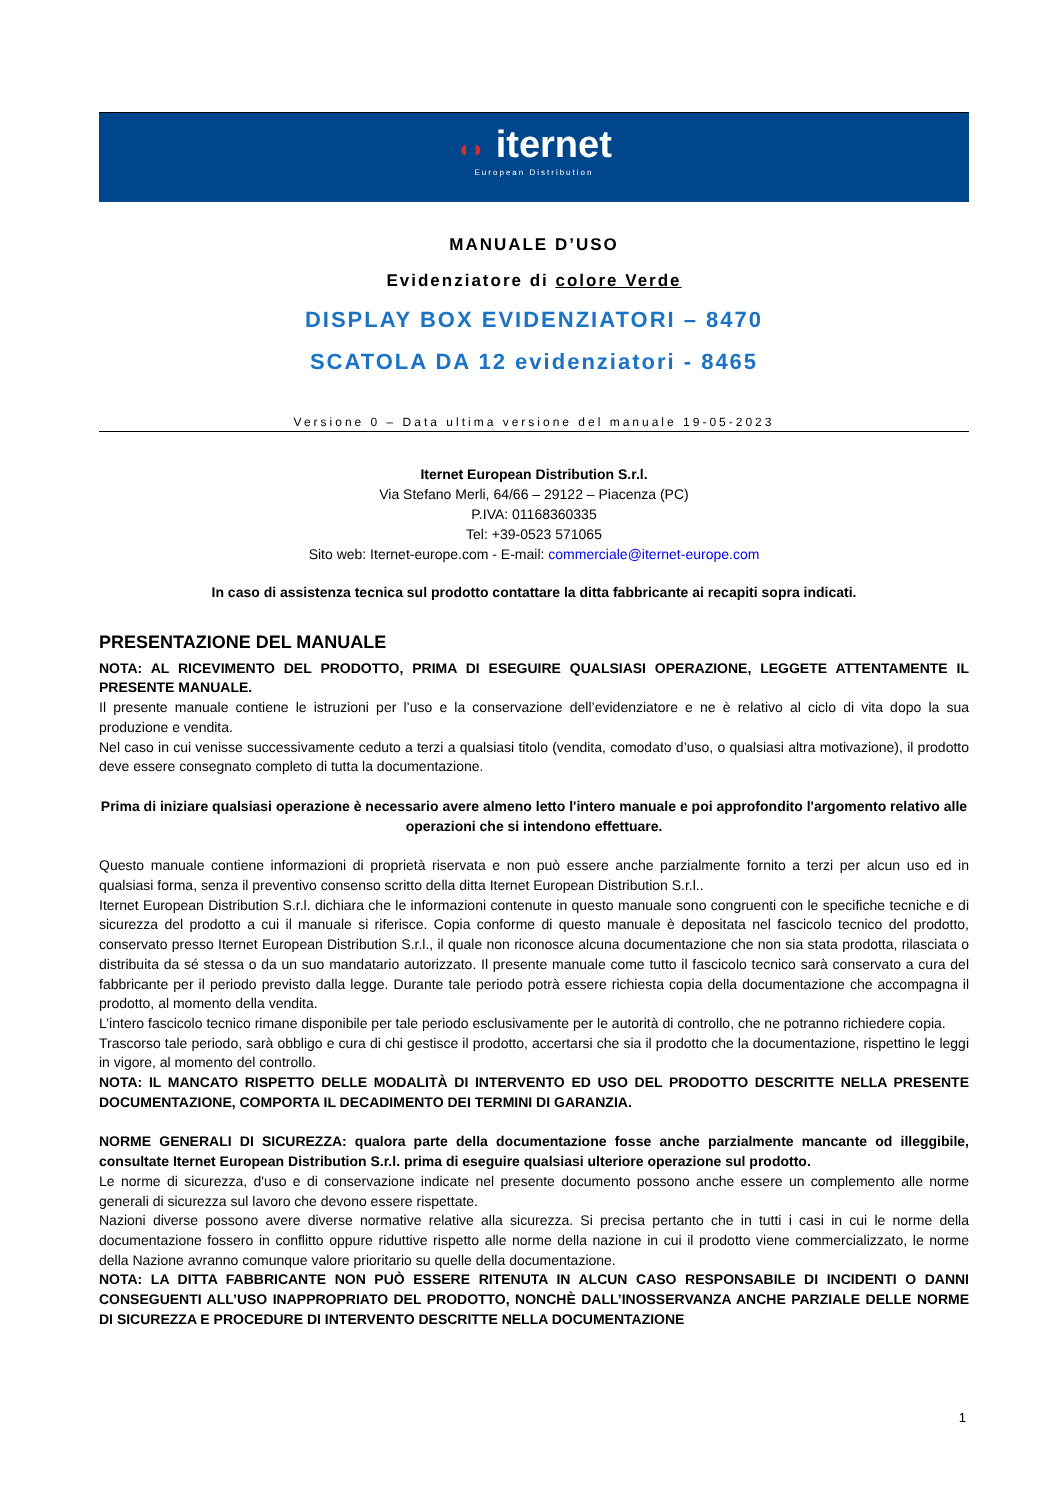◖◗ iternet
European Distribution
MANUALE D’USO
Evidenziatore di colore Verde
DISPLAY BOX EVIDENZIATORI – 8470
SCATOLA DA 12 evidenziatori - 8465
Versione 0 – Data ultima versione del manuale 19-05-2023
Iternet European Distribution S.r.l.
Via Stefano Merli, 64/66 – 29122 – Piacenza (PC)
P.IVA: 01168360335
Tel: +39-0523 571065
Sito web: Iternet-europe.com - E-mail: commerciale@iternet-europe.com
In caso di assistenza tecnica sul prodotto contattare la ditta fabbricante ai recapiti sopra indicati.
PRESENTAZIONE DEL MANUALE
NOTA: AL RICEVIMENTO DEL PRODOTTO, PRIMA DI ESEGUIRE QUALSIASI OPERAZIONE, LEGGETE ATTENTAMENTE IL PRESENTE MANUALE.
Il presente manuale contiene le istruzioni per l’uso e la conservazione dell’evidenziatore e ne è relativo al ciclo di vita dopo la sua produzione e vendita.
Nel caso in cui venisse successivamente ceduto a terzi a qualsiasi titolo (vendita, comodato d’uso, o qualsiasi altra motivazione), il prodotto deve essere consegnato completo di tutta la documentazione.
Prima di iniziare qualsiasi operazione è necessario avere almeno letto l'intero manuale e poi approfondito l'argomento relativo alle operazioni che si intendono effettuare.
Questo manuale contiene informazioni di proprietà riservata e non può essere anche parzialmente fornito a terzi per alcun uso ed in qualsiasi forma, senza il preventivo consenso scritto della ditta Iternet European Distribution S.r.l..
Iternet European Distribution S.r.l. dichiara che le informazioni contenute in questo manuale sono congruenti con le specifiche tecniche e di sicurezza del prodotto a cui il manuale si riferisce. Copia conforme di questo manuale è depositata nel fascicolo tecnico del prodotto, conservato presso Iternet European Distribution S.r.l., il quale non riconosce alcuna documentazione che non sia stata prodotta, rilasciata o distribuita da sé stessa o da un suo mandatario autorizzato. Il presente manuale come tutto il fascicolo tecnico sarà conservato a cura del fabbricante per il periodo previsto dalla legge. Durante tale periodo potrà essere richiesta copia della documentazione che accompagna il prodotto, al momento della vendita.
L’intero fascicolo tecnico rimane disponibile per tale periodo esclusivamente per le autorità di controllo, che ne potranno richiedere copia.
Trascorso tale periodo, sarà obbligo e cura di chi gestisce il prodotto, accertarsi che sia il prodotto che la documentazione, rispettino le leggi in vigore, al momento del controllo.
NOTA: IL MANCATO RISPETTO DELLE MODALITÀ DI INTERVENTO ED USO DEL PRODOTTO DESCRITTE NELLA PRESENTE DOCUMENTAZIONE, COMPORTA IL DECADIMENTO DEI TERMINI DI GARANZIA.
NORME GENERALI DI SICUREZZA: qualora parte della documentazione fosse anche parzialmente mancante od illeggibile, consultate Iternet European Distribution S.r.l. prima di eseguire qualsiasi ulteriore operazione sul prodotto.
Le norme di sicurezza, d'uso e di conservazione indicate nel presente documento possono anche essere un complemento alle norme generali di sicurezza sul lavoro che devono essere rispettate.
Nazioni diverse possono avere diverse normative relative alla sicurezza. Si precisa pertanto che in tutti i casi in cui le norme della documentazione fossero in conflitto oppure riduttive rispetto alle norme della nazione in cui il prodotto viene commercializzato, le norme della Nazione avranno comunque valore prioritario su quelle della documentazione.
NOTA: LA DITTA FABBRICANTE NON PUÒ ESSERE RITENUTA IN ALCUN CASO RESPONSABILE DI INCIDENTI O DANNI CONSEGUENTI ALL’USO INAPPROPRIATO DEL PRODOTTO, NONCHÈ DALL’INOSSERVANZA ANCHE PARZIALE DELLE NORME DI SICUREZZA E PROCEDURE DI INTERVENTO DESCRITTE NELLA DOCUMENTAZIONE
1